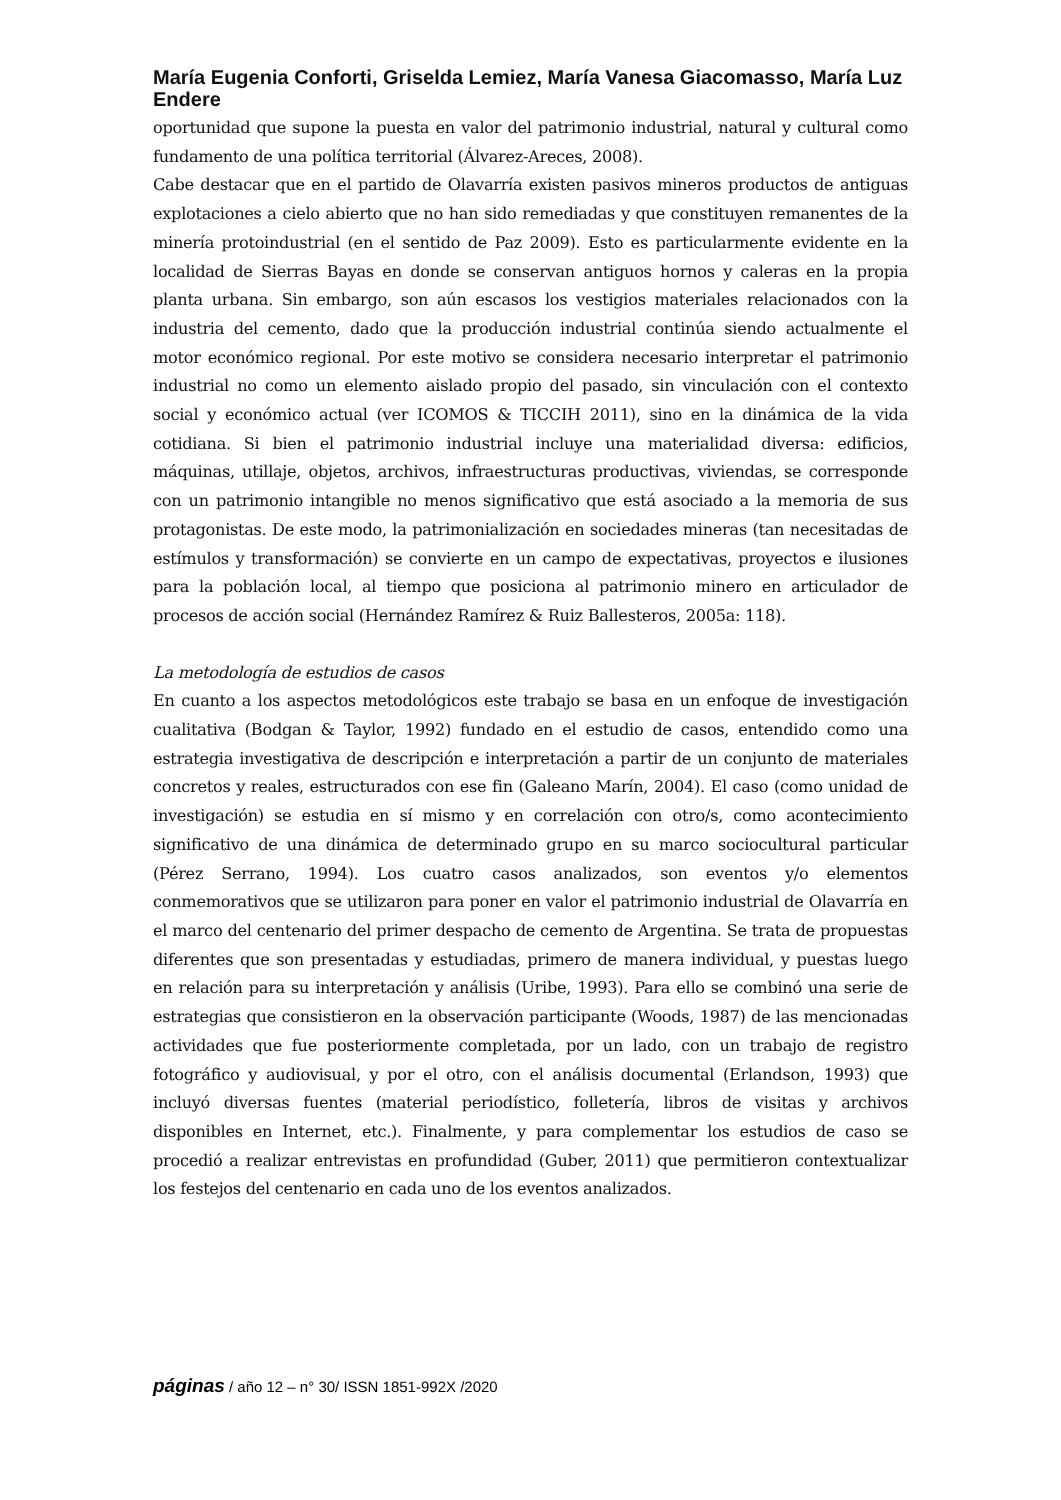María Eugenia Conforti, Griselda Lemiez, María Vanesa Giacomasso, María Luz Endere
oportunidad que supone la puesta en valor del patrimonio industrial, natural y cultural como fundamento de una política territorial (Álvarez-Areces, 2008).
Cabe destacar que en el partido de Olavarría existen pasivos mineros productos de antiguas explotaciones a cielo abierto que no han sido remediadas y que constituyen remanentes de la minería protoindustrial (en el sentido de Paz 2009). Esto es particularmente evidente en la localidad de Sierras Bayas en donde se conservan antiguos hornos y caleras en la propia planta urbana. Sin embargo, son aún escasos los vestigios materiales relacionados con la industria del cemento, dado que la producción industrial continúa siendo actualmente el motor económico regional. Por este motivo se considera necesario interpretar el patrimonio industrial no como un elemento aislado propio del pasado, sin vinculación con el contexto social y económico actual (ver ICOMOS & TICCIH 2011), sino en la dinámica de la vida cotidiana. Si bien el patrimonio industrial incluye una materialidad diversa: edificios, máquinas, utillaje, objetos, archivos, infraestructuras productivas, viviendas, se corresponde con un patrimonio intangible no menos significativo que está asociado a la memoria de sus protagonistas. De este modo, la patrimonialización en sociedades mineras (tan necesitadas de estímulos y transformación) se convierte en un campo de expectativas, proyectos e ilusiones para la población local, al tiempo que posiciona al patrimonio minero en articulador de procesos de acción social (Hernández Ramírez & Ruiz Ballesteros, 2005a: 118).
La metodología de estudios de casos
En cuanto a los aspectos metodológicos este trabajo se basa en un enfoque de investigación cualitativa (Bodgan & Taylor, 1992) fundado en el estudio de casos, entendido como una estrategia investigativa de descripción e interpretación a partir de un conjunto de materiales concretos y reales, estructurados con ese fin (Galeano Marín, 2004). El caso (como unidad de investigación) se estudia en sí mismo y en correlación con otro/s, como acontecimiento significativo de una dinámica de determinado grupo en su marco sociocultural particular (Pérez Serrano, 1994). Los cuatro casos analizados, son eventos y/o elementos conmemorativos que se utilizaron para poner en valor el patrimonio industrial de Olavarría en el marco del centenario del primer despacho de cemento de Argentina. Se trata de propuestas diferentes que son presentadas y estudiadas, primero de manera individual, y puestas luego en relación para su interpretación y análisis (Uribe, 1993). Para ello se combinó una serie de estrategias que consistieron en la observación participante (Woods, 1987) de las mencionadas actividades que fue posteriormente completada, por un lado, con un trabajo de registro fotográfico y audiovisual, y por el otro, con el análisis documental (Erlandson, 1993) que incluyó diversas fuentes (material periodístico, folletería, libros de visitas y archivos disponibles en Internet, etc.). Finalmente, y para complementar los estudios de caso se procedió a realizar entrevistas en profundidad (Guber, 2011) que permitieron contextualizar los festejos del centenario en cada uno de los eventos analizados.
páginas / año 12 – n° 30/ ISSN 1851-992X /2020